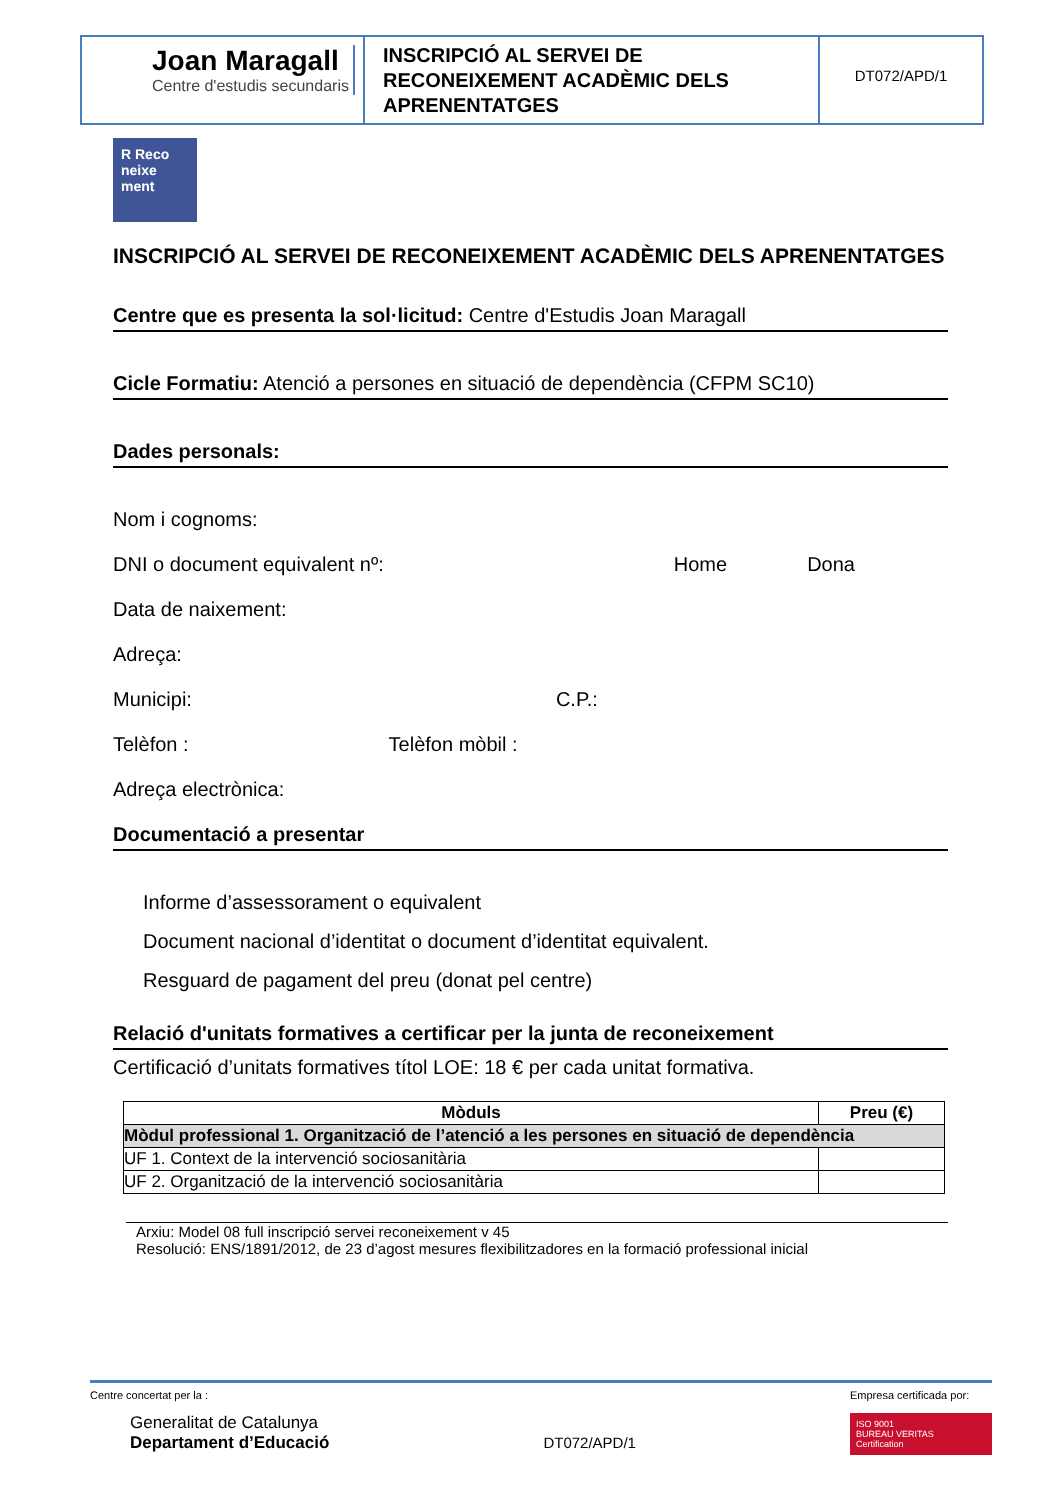Joan Maragall
Centre d'estudis secundaris
INSCRIPCIÓ AL SERVEI DE RECONEIXEMENT ACADÈMIC DELS APRENENTATGES
DT072/APD/1
R Reco neixe ment
INSCRIPCIÓ AL SERVEI DE RECONEIXEMENT ACADÈMIC DELS APRENENTATGES
Centre que es presenta la sol·licitud: Centre d'Estudis Joan Maragall
Cicle Formatiu: Atenció a persones en situació de dependència (CFPM SC10)
Dades personals:
Nom i cognoms:
DNI o document equivalent nº: Home Dona
Data de naixement:
Adreça:
Municipi: C.P.:
Telèfon : Telèfon mòbil :
Adreça electrònica:
Documentació a presentar
Informe d’assessorament o equivalent
Document nacional d’identitat o document d’identitat equivalent.
Resguard de pagament del preu (donat pel centre)
Relació d'unitats formatives a certificar per la junta de reconeixement
Certificació d’unitats formatives títol LOE: 18 € per cada unitat formativa.
| Mòduls | Preu (€) |
| --- | --- |
| Mòdul professional 1. Organització de l’atenció a les persones en situació de dependència | |
| UF 1. Context de la intervenció sociosanitària | |
| UF 2. Organització de la intervenció sociosanitària | |
Arxiu: Model 08 full inscripció servei reconeixement v 45
Resolució: ENS/1891/2012, de 23 d’agost mesures flexibilitzadores en la formació professional inicial
Centre concertat per la :
Generalitat de Catalunya
Departament d’Educació
DT072/APD/1
Empresa certificada por:
ISO 9001
BUREAU VERITAS
Certification